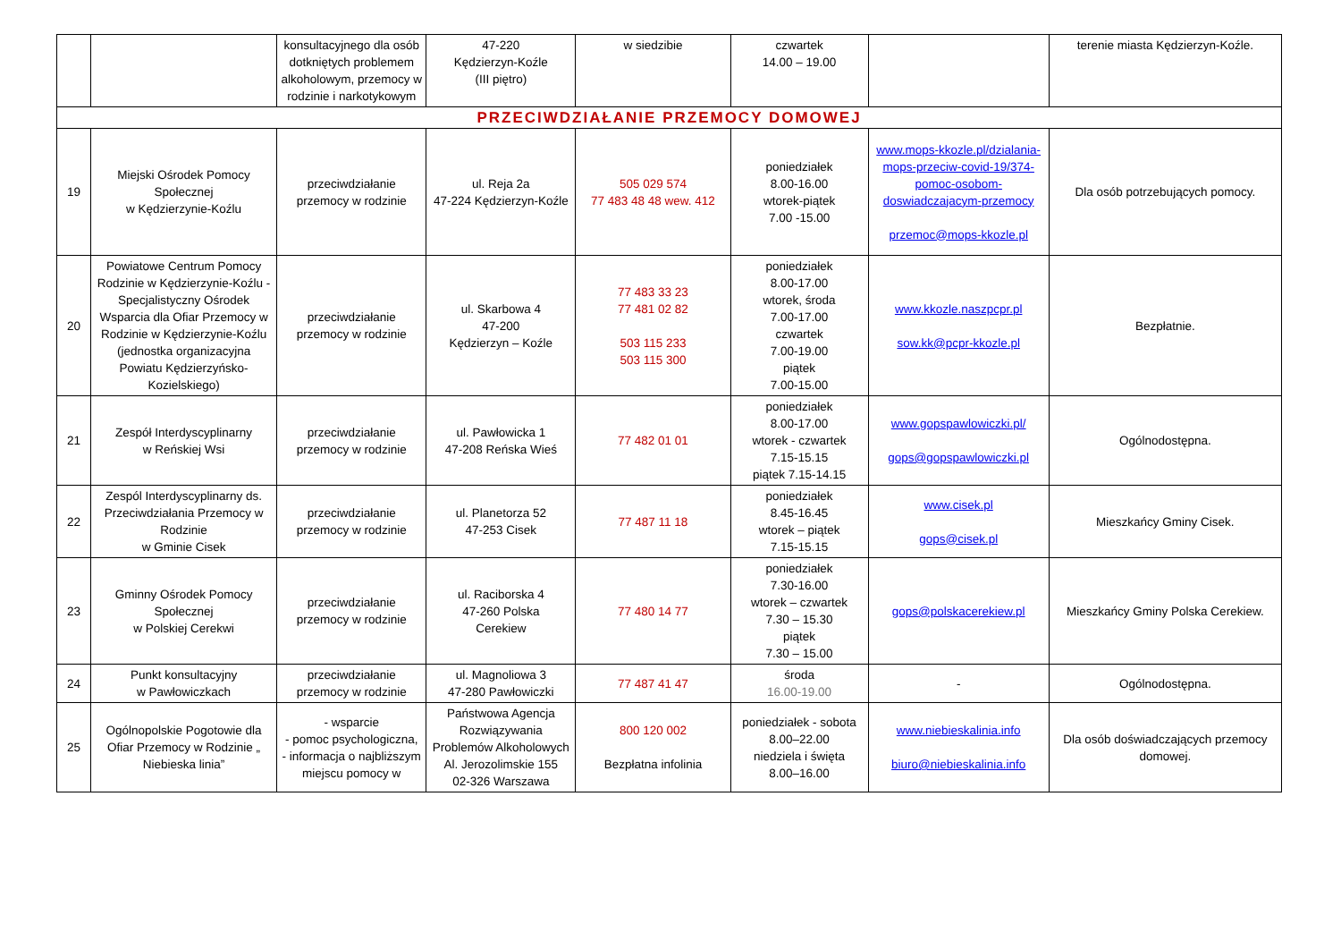| | | konsultacyjnego dla osób dotkniętych problemem alkoholowym, przemocy w rodzinie i narkotykowym | 47-220 Kędzierzyn-Koźle (III piętro) | w siedzibie | czwartek 14.00 – 19.00 | | terenie miasta Kędzierzyn-Koźle. |
| PRZECIWDZIAŁANIE PRZEMOCY DOMOWEJ | | | | | | | |
| 19 | Miejski Ośrodek Pomocy Społecznej w Kędzierzynie-Koźlu | przeciwdziałanie przemocy w rodzinie | ul. Reja 2a 47-224 Kędzierzyn-Koźle | 505 029 574 77 483 48 48 wew. 412 | poniedziałek 8.00-16.00 wtorek-piątek 7.00 -15.00 | www.mops-kkozle.pl/dzialania-mops-przeciw-covid-19/374-pomoc-osobom-doswiadczajacym-przemocy przemoc@mops-kkozle.pl | Dla osób potrzebujących pomocy. |
| 20 | Powiatowe Centrum Pomocy Rodzinie w Kędzierzynie-Koźlu - Specjalistyczny Ośrodek Wsparcia dla Ofiar Przemocy w Rodzinie w Kędzierzynie-Koźlu (jednostka organizacyjna Powiatu Kędzierzyńsko-Kozielskiego) | przeciwdziałanie przemocy w rodzinie | ul. Skarbowa 4 47-200 Kędzierzyn – Koźle | 77 483 33 23 77 481 02 82 503 115 233 503 115 300 | poniedziałek 8.00-17.00 wtorek, środa 7.00-17.00 czwartek 7.00-19.00 piątek 7.00-15.00 | www.kkozle.naszpcpr.pl sow.kk@pcpr-kkozle.pl | Bezpłatnie. |
| 21 | Zespół Interdyscyplinarny w Reńskiej Wsi | przeciwdziałanie przemocy w rodzinie | ul. Pawłowicka 1 47-208 Reńska Wieś | 77 482 01 01 | poniedziałek 8.00-17.00 wtorek - czwartek 7.15-15.15 piątek 7.15-14.15 | www.gopspawlowiczki.pl/ gops@gopspawlowiczki.pl | Ogólnodostępna. |
| 22 | Zespól Interdyscyplinarny ds. Przeciwdziałania Przemocy w Rodzinie w Gminie Cisek | przeciwdziałanie przemocy w rodzinie | ul. Planetorza 52 47-253 Cisek | 77 487 11 18 | poniedziałek 8.45-16.45 wtorek – piątek 7.15-15.15 | www.cisek.pl gops@cisek.pl | Mieszkańcy Gminy Cisek. |
| 23 | Gminny Ośrodek Pomocy Społecznej w Polskiej Cerekwi | przeciwdziałanie przemocy w rodzinie | ul. Raciborska 4 47-260 Polska Cerekiew | 77 480 14 77 | poniedziałek 7.30-16.00 wtorek – czwartek 7.30 – 15.30 piątek 7.30 – 15.00 | gops@polskacerekiew.pl | Mieszkańcy Gminy Polska Cerekiew. |
| 24 | Punkt konsultacyjny w Pawłowiczkach | przeciwdziałanie przemocy w rodzinie | ul. Magnoliowa 3 47-280 Pawłowiczki | 77 487 41 47 | środa 16.00-19.00 | - | Ogólnodostępna. |
| 25 | Ogólnopolskie Pogotowie dla Ofiar Przemocy w Rodzinie „ Niebieska linia” | - wsparcie - pomoc psychologiczna, - informacja o najbliższym miejscu pomocy w | Państwowa Agencja Rozwiązywania Problemów Alkoholowych Al. Jerozolimskie 155 02-326 Warszawa | 800 120 002 Bezpłatna infolinia | poniedziałek - sobota 8.00–22.00 niedziela i święta 8.00–16.00 | www.niebieskalinia.info biuro@niebieskalinia.info | Dla osób doświadczających przemocy domowej. |